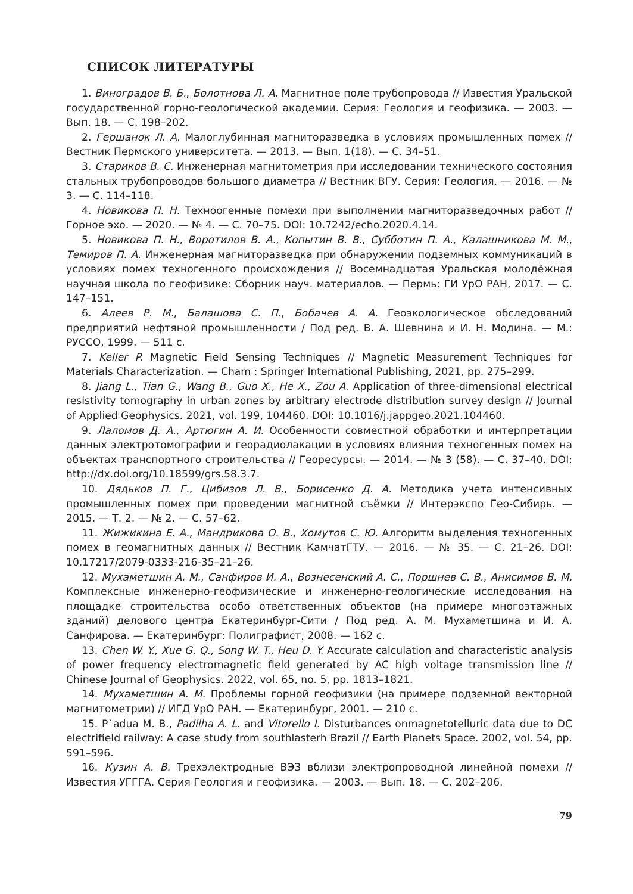СПИСОК ЛИТЕРАТУРЫ
1. Виноградов В. Б., Болотнова Л. А. Магнитное поле трубопровода // Известия Уральской государственной горно-геологической академии. Серия: Геология и геофизика. — 2003. — Вып. 18. — С. 198–202.
2. Гершанок Л. А. Малоглубинная магниторазведка в условиях промышленных помех // Вестник Пермского университета. — 2013. — Вып. 1(18). — С. 34–51.
3. Стариков В. С. Инженерная магнитометрия при исследовании технического состояния стальных трубопроводов большого диаметра // Вестник ВГУ. Серия: Геология. — 2016. — № 3. — С. 114–118.
4. Новикова П. Н. Техноогенные помехи при выполнении магниторазведочных работ // Горное эхо. — 2020. — № 4. — С. 70–75. DOI: 10.7242/echo.2020.4.14.
5. Новикова П. Н., Воротилов В. А., Копытин В. В., Субботин П. А., Калашникова М. М., Темиров П. А. Инженерная магниторазведка при обнаружении подземных коммуникаций в условиях помех техногенного происхождения // Восемнадцатая Уральская молодёжная научная школа по геофизике: Сборник науч. материалов. — Пермь: ГИ УрО РАН, 2017. — С. 147–151.
6. Алеев Р. М., Балашова С. П., Бобачев А. А. Геоэкологическое обследований предприятий нефтяной промышленности / Под ред. В. А. Шевнина и И. Н. Модина. — М.: РУССО, 1999. — 511 с.
7. Keller P. Magnetic Field Sensing Techniques // Magnetic Measurement Techniques for Materials Characterization. — Cham : Springer International Publishing, 2021, pp. 275–299.
8. Jiang L., Tian G., Wang B., Guo X., He X., Zou A. Application of three-dimensional electrical resistivity tomography in urban zones by arbitrary electrode distribution survey design // Journal of Applied Geophysics. 2021, vol. 199, 104460. DOI: 10.1016/j.jappgeo.2021.104460.
9. Лаломов Д. А., Артюгин А. И. Особенности совместной обработки и интерпретации данных электротомографии и георадиолакации в условиях влияния техногенных помех на объектах транспортного строительства // Георесурсы. — 2014. — № 3 (58). — С. 37–40. DOI: http://dx.doi.org/10.18599/grs.58.3.7.
10. Дядьков П. Г., Цибизов Л. В., Борисенко Д. А. Методика учета интенсивных промышленных помех при проведении магнитной съёмки // Интерэкспо Гео-Сибирь. — 2015. — Т. 2. — № 2. — С. 57–62.
11. Жижикина Е. А., Мандрикова О. В., Хомутов С. Ю. Алгоритм выделения техногенных помех в геомагнитных данных // Вестник КамчатГТУ. — 2016. — № 35. — С. 21–26. DOI: 10.17217/2079-0333-216-35–21–26.
12. Мухаметшин А. М., Санфиров И. А., Вознесенский А. С., Поршнев С. В., Анисимов В. М. Комплексные инженерно-геофизические и инженерно-геологические исследования на площадке строительства особо ответственных объектов (на примере многоэтажных зданий) делового центра Екатеринбург-Сити / Под ред. А. М. Мухаметшина и И. А. Санфирова. — Екатеринбург: Полиграфист, 2008. — 162 с.
13. Chen W. Y., Xue G. Q., Song W. T., Heu D. Y. Accurate calculation and characteristic analysis of power frequency electromagnetic field generated by AC high voltage transmission line // Chinese Journal of Geophysics. 2022, vol. 65, no. 5, pp. 1813–1821.
14. Мухаметшин А. М. Проблемы горной геофизики (на примере подземной векторной магнитометрии) // ИГД УрО РАН. — Екатеринбург, 2001. — 210 с.
15. P`adua M. B., Padilha A. L. and Vitorello I. Disturbances onmagnetotelluric data due to DC electrifield railway: A case study from southlasterh Brazil // Earth Planets Space. 2002, vol. 54, pp. 591–596.
16. Кузин А. В. Трехэлектродные ВЭЗ вблизи электропроводной линейной помехи // Известия УГГГА. Серия Геология и геофизика. — 2003. — Вып. 18. — С. 202–206.
79